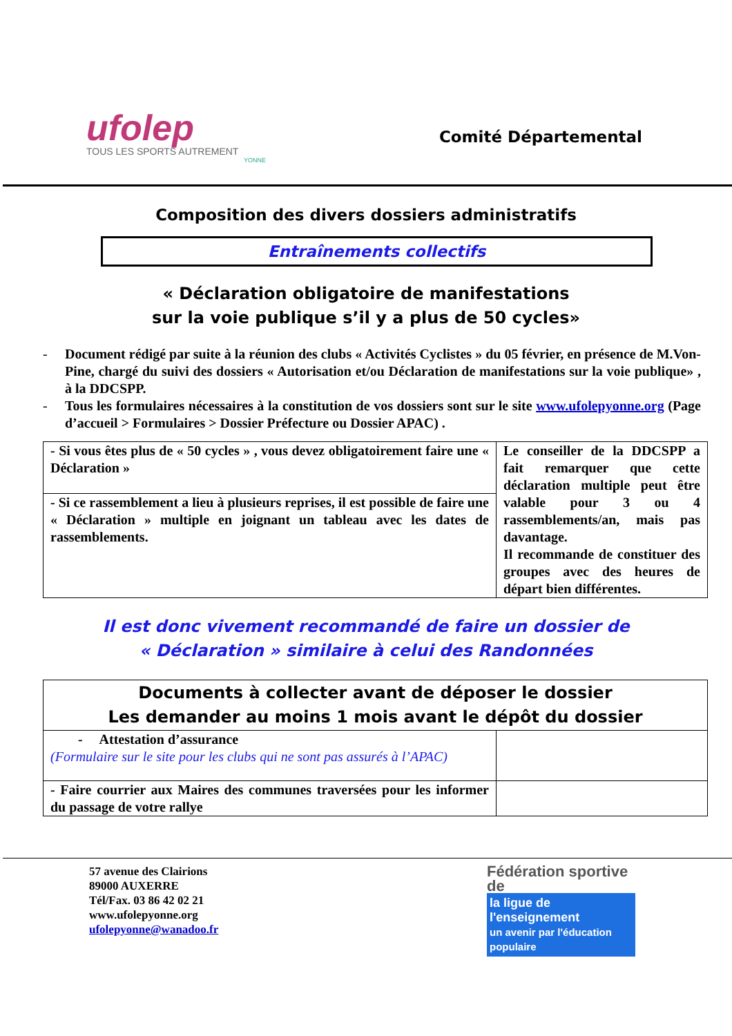ufolep
TOUS LES SPORTS AUTREMENT
YONNE
Comité Départemental
Composition des divers dossiers administratifs
Entraînements collectifs
« Déclaration obligatoire de manifestations
sur la voie publique s’il y a plus de 50 cycles»
- Document rédigé par suite à la réunion des clubs « Activités Cyclistes » du 05 février, en présence de M.Von-Pine, chargé du suivi des dossiers « Autorisation et/ou Déclaration de manifestations sur la voie publique» , à la DDCSPP.
- Tous les formulaires nécessaires à la constitution de vos dossiers sont sur le site www.ufolepyonne.org (Page d’accueil > Formulaires > Dossier Préfecture ou Dossier APAC) .
| - Si vous êtes plus de « 50 cycles » , vous devez obligatoirement faire une « Déclaration » | Le conseiller de la DDCSPP a fait remarquer que cette déclaration multiple peut être valable pour 3 ou 4 rassemblements/an, mais pas davantage. Il recommande de constituer des groupes avec des heures de départ bien différentes. |
| - Si ce rassemblement a lieu à plusieurs reprises, il est possible de faire une « Déclaration » multiple en joignant un tableau avec les dates de rassemblements. | |
Il est donc vivement recommandé de faire un dossier de
« Déclaration » similaire à celui des Randonnées
| Documents à collecter avant de déposer le dossier Les demander au moins 1 mois avant le dépôt du dossier | |
| --- | --- |
| - Attestation d’assurance (Formulaire sur le site pour les clubs qui ne sont pas assurés à l’APAC) | |
| - Faire courrier aux Maires des communes traversées pour les informer du passage de votre rallye | |
57 avenue des Clairions
89000 AUXERRE
Tél/Fax. 03 86 42 02 21
www.ufolepyonne.org
ufolepyonne@wanadoo.fr
Fédération sportive de
la ligue de
l'enseignement
un avenir par l'éducation populaire